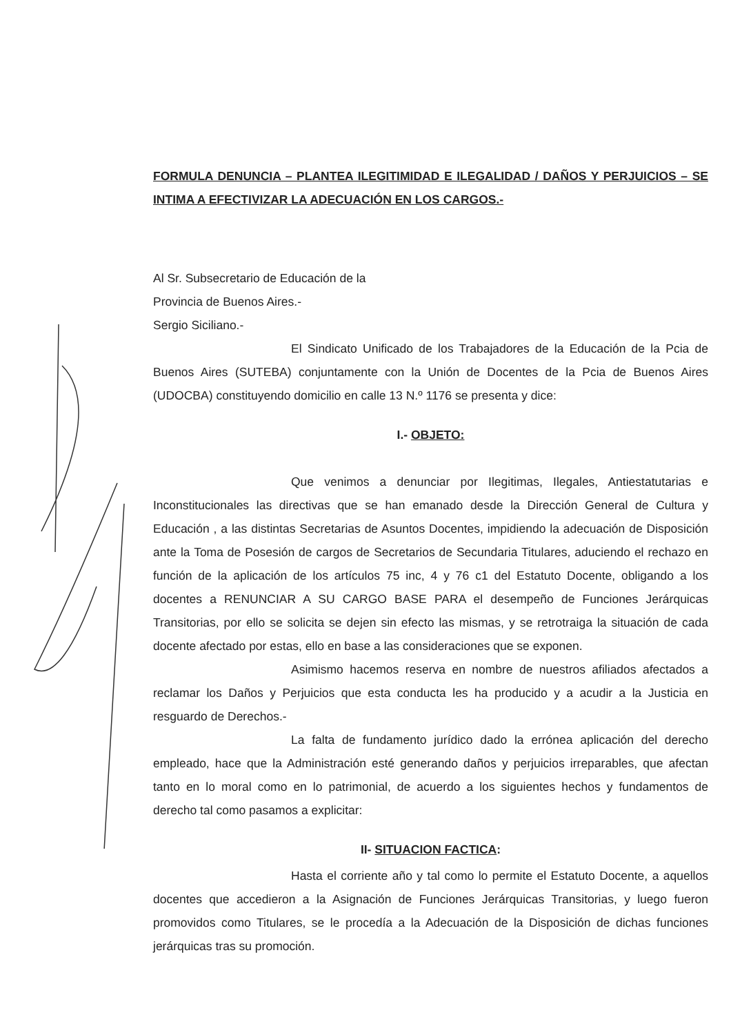FORMULA DENUNCIA – PLANTEA ILEGITIMIDAD E ILEGALIDAD / DAÑOS Y PERJUICIOS – SE INTIMA A EFECTIVIZAR LA ADECUACIÓN EN LOS CARGOS.-
Al Sr. Subsecretario de Educación de la
Provincia de Buenos Aires.-
Sergio Siciliano.-
El Sindicato Unificado de los Trabajadores de la Educación de la Pcia de Buenos Aires (SUTEBA) conjuntamente con la Unión de Docentes de la Pcia de Buenos Aires (UDOCBA) constituyendo domicilio en calle 13 N.º 1176 se presenta y dice:
I.- OBJETO:
Que venimos a denunciar por Ilegitimas, Ilegales, Antiestatutarias e Inconstitucionales las directivas que se han emanado desde la Dirección General de Cultura y Educación , a las distintas Secretarias de Asuntos Docentes, impidiendo la adecuación de Disposición ante la Toma de Posesión de cargos de Secretarios de Secundaria Titulares, aduciendo el rechazo en función de la aplicación de los artículos 75 inc, 4 y 76 c1 del Estatuto Docente, obligando a los docentes a RENUNCIAR A SU CARGO BASE PARA el desempeño de Funciones Jerárquicas Transitorias, por ello se solicita se dejen sin efecto las mismas, y se retrotraiga la situación de cada docente afectado por estas, ello en base a las consideraciones que se exponen.
Asimismo hacemos reserva en nombre de nuestros afiliados afectados a reclamar los Daños y Perjuicios que esta conducta les ha producido y a acudir a la Justicia en resguardo de Derechos.-
La falta de fundamento jurídico dado la errónea aplicación del derecho empleado, hace que la Administración esté generando daños y perjuicios irreparables, que afectan tanto en lo moral como en lo patrimonial, de acuerdo a los siguientes hechos y fundamentos de derecho tal como pasamos a explicitar:
II- SITUACION FACTICA:
Hasta el corriente año y tal como lo permite el Estatuto Docente, a aquellos docentes que accedieron a la Asignación de Funciones Jerárquicas Transitorias, y luego fueron promovidos como Titulares, se le procedía a la Adecuación de la Disposición de dichas funciones jerárquicas tras su promoción.